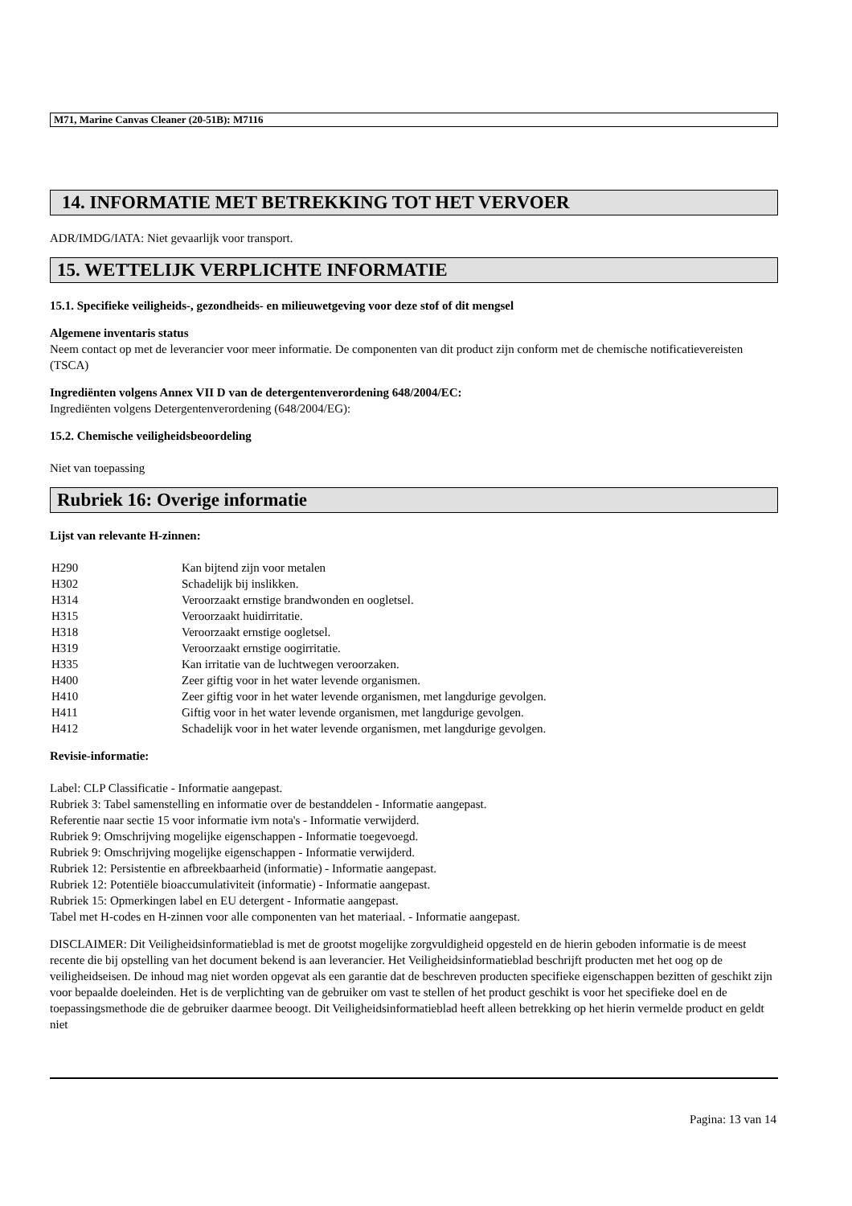M71, Marine Canvas Cleaner (20-51B): M7116
14. INFORMATIE MET BETREKKING TOT HET VERVOER
ADR/IMDG/IATA: Niet gevaarlijk voor transport.
15. WETTELIJK VERPLICHTE INFORMATIE
15.1. Specifieke veiligheids-, gezondheids- en milieuwetgeving voor deze stof of dit mengsel
Algemene inventaris status
Neem contact op met de leverancier voor meer informatie. De componenten van dit product zijn conform met de chemische notificatievereisten (TSCA)
Ingrediënten volgens Annex VII D van de detergentenverordening 648/2004/EC:
Ingrediënten volgens Detergentenverordening (648/2004/EG):
15.2. Chemische veiligheidsbeoordeling
Niet van toepassing
Rubriek 16: Overige informatie
Lijst van relevante H-zinnen:
| H290 | Kan bijtend zijn voor metalen |
| H302 | Schadelijk bij inslikken. |
| H314 | Veroorzaakt ernstige brandwonden en oogletsel. |
| H315 | Veroorzaakt huidirritatie. |
| H318 | Veroorzaakt ernstige oogletsel. |
| H319 | Veroorzaakt ernstige oogirritatie. |
| H335 | Kan irritatie van de luchtwegen veroorzaken. |
| H400 | Zeer giftig voor in het water levende organismen. |
| H410 | Zeer giftig voor in het water levende organismen, met langdurige gevolgen. |
| H411 | Giftig voor in het water levende organismen, met langdurige gevolgen. |
| H412 | Schadelijk voor in het water levende organismen, met langdurige gevolgen. |
Revisie-informatie:
Label: CLP Classificatie - Informatie aangepast.
Rubriek 3: Tabel samenstelling en informatie over de bestanddelen - Informatie aangepast.
Referentie naar sectie 15 voor informatie ivm nota's - Informatie verwijderd.
Rubriek 9: Omschrijving mogelijke eigenschappen - Informatie toegevoegd.
Rubriek 9: Omschrijving mogelijke eigenschappen - Informatie verwijderd.
Rubriek 12: Persistentie en afbreekbaarheid (informatie) - Informatie aangepast.
Rubriek 12: Potentiële bioaccumulativiteit (informatie) - Informatie aangepast.
Rubriek 15: Opmerkingen label en EU detergent - Informatie aangepast.
Tabel met H-codes en H-zinnen voor alle componenten van het materiaal. - Informatie aangepast.
DISCLAIMER: Dit Veiligheidsinformatieblad is met de grootst mogelijke zorgvuldigheid opgesteld en de hierin geboden informatie is de meest recente die bij opstelling van het document bekend is aan leverancier. Het Veiligheidsinformatieblad beschrijft producten met het oog op de veiligheidseisen. De inhoud mag niet worden opgevat als een garantie dat de beschreven producten specifieke eigenschappen bezitten of geschikt zijn voor bepaalde doeleinden. Het is de verplichting van de gebruiker om vast te stellen of het product geschikt is voor het specifieke doel en de toepassingsmethode die de gebruiker daarmee beoogt. Dit Veiligheidsinformatieblad heeft alleen betrekking op het hierin vermelde product en geldt niet
Pagina: 13 van 14